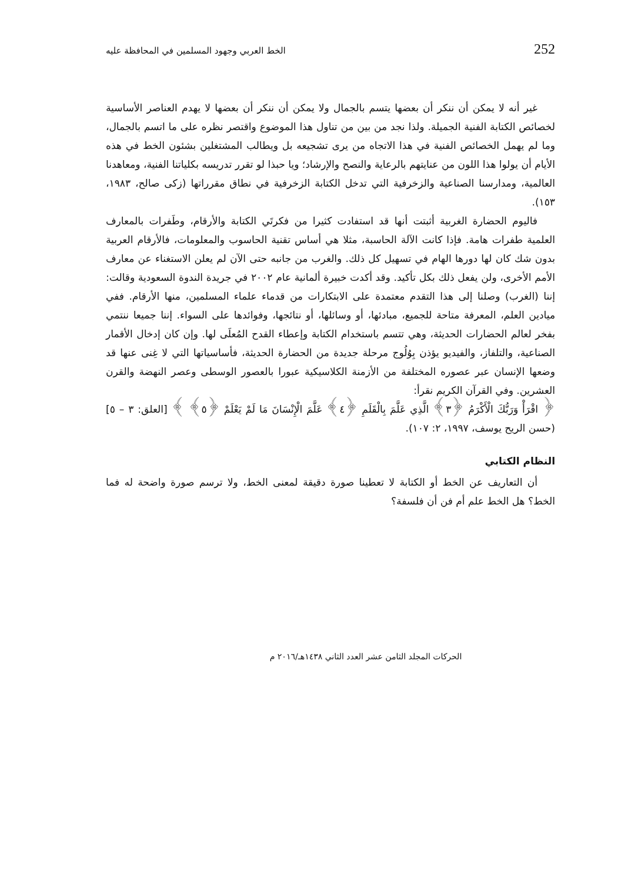252 الخط العربي وجهود المسلمين في المحافظة عليه
غير أنه لا يمكن أن ننكر أن بعضها يتسم بالجمال ولا يمكن أن ننكر أن بعضها لا يهدم العناصر الأساسية لخصائص الكتابة الفنية الجميلة. ولذا نجد من بين من تناول هذا الموضوع واقتصر نظره على ما اتسم بالجمال، وما لم يهمل الخصائص الفنية في هذا الاتجاه من يرى تشجيعه بل ويطالب المشتغلين بشئون الخط في هذه الأيام أن يولوا هذا اللون من عنايتهم بالرعاية والنصح والإرشاد؛ ويا حبذا لو تقرر تدريسه بكلياتنا الفنية، ومعاهدنا العالمية، ومدارسنا الصناعية والزخرفية التي تدخل الكتابة الزخرفية في نطاق مقرراتها (زكى صالح، ١٩٨٣، ١٥٣).
فاليوم الحضارة الغربية أثبتت أنها قد استفادت كثيرا من فكرتَي الكتابة والأرقام، وطَفرات بالمعارف العلمية طفرات هامة. فإذا كانت الآلة الحاسبة، مثلا هي أساس تقنية الحاسوب والمعلومات، فالأرقام العربية بدون شك كان لها دورها الهام في تسهيل كل ذلك. والغرب من جانبه حتى الآن لم يعلن الاستغناء عن معارف الأمم الأخرى، ولن يفعل ذلك بكل تأكيد. وقد أكدت خبيرة ألمانية عام ٢٠٠٢ في جريدة الندوة السعودية وقالت: إننا (الغرب) وصلنا إلى هذا التقدم معتمدة على الابتكارات من قدماء علماء المسلمين، منها الأرقام. ففي ميادين العلم، المعرفة متاحة للجميع، مبادئها، أو وسائلها، أو نتائجها، وفوائدها على السواء. إننا جميعا ننتمي بفخر لعالم الحضارات الحديثة، وهي تتسم باستخدام الكتابة وإعطاء القدح المُعلَى لها. وإن كان إدخال الأقمار الصناعية، والتلفاز، والفيديو يؤذن بِوُلُوج مرحلة جديدة من الحضارة الحديثة، فأساسياتها التي لا غِنى عنها قد وضعها الإنسان عبر عصوره المختلفة من الأزمنة الكلاسيكية عبورا بالعصور الوسطى وعصر النهضة والقرن العشرين. وفي القرآن الكريم نقرأ:
﴿ اقْرَأْ وَرَبُّكَ الْأَكْرَمُ ﴿٣﴾ الَّذِي عَلَّمَ بِالْقَلَمِ ﴿٤﴾ عَلَّمَ الْإِنْسَانَ مَا لَمْ يَعْلَمْ ﴿٥﴾ ﴾ [العلق: ٣ – ٥] (حسن الريح يوسف، ١٩٩٧، ٢: ١٠٧).
النظام الكتابي
أن التعاريف عن الخط أو الكتابة لا تعطينا صورة دقيقة لمعنى الخط، ولا ترسم صورة واضحة له فما الخط؟ هل الخط علم أم فن أن فلسفة؟
الحركات المجلد الثامن عشر العدد الثاني ١٤٣٨هـ/٢٠١٦ م